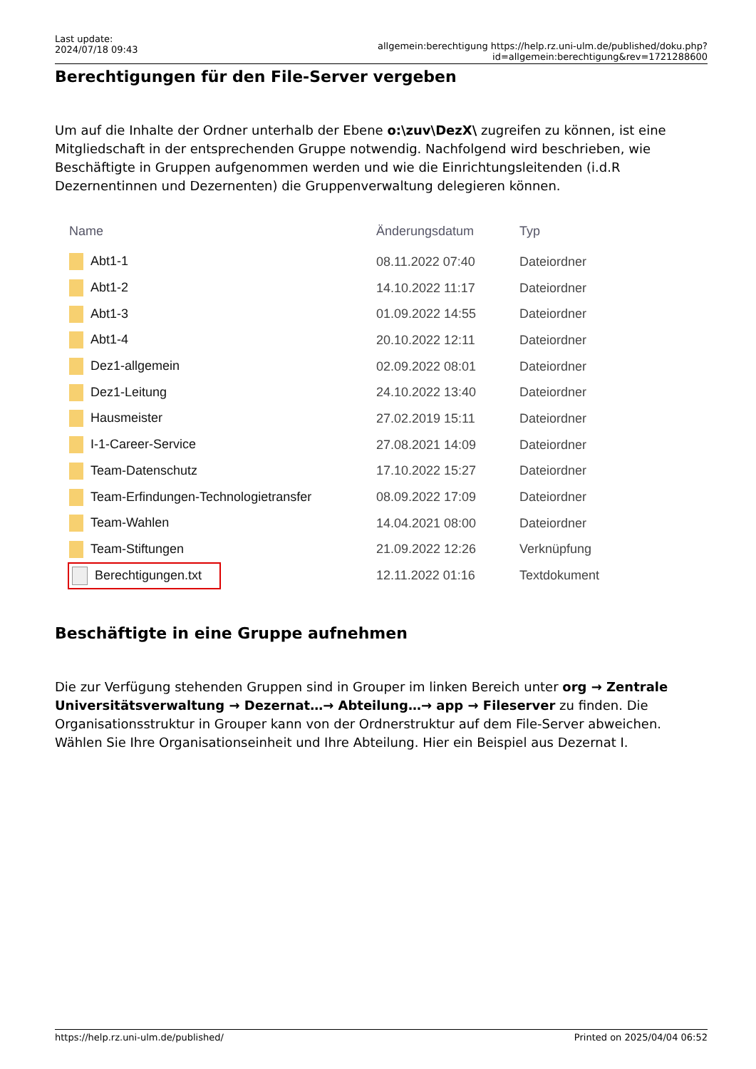Last update:
2024/07/18 09:43
allgemein:berechtigung https://help.rz.uni-ulm.de/published/doku.php?id=allgemein:berechtigung&rev=1721288600
Berechtigungen für den File-Server vergeben
Um auf die Inhalte der Ordner unterhalb der Ebene o:\zuv\DezX\ zugreifen zu können, ist eine Mitgliedschaft in der entsprechenden Gruppe notwendig. Nachfolgend wird beschrieben, wie Beschäftigte in Gruppen aufgenommen werden und wie die Einrichtungsleitenden (i.d.R Dezernentinnen und Dezernenten) die Gruppenverwaltung delegieren können.
| Name | Änderungsdatum | Typ |
| --- | --- | --- |
| Abt1-1 | 08.11.2022 07:40 | Dateiordner |
| Abt1-2 | 14.10.2022 11:17 | Dateiordner |
| Abt1-3 | 01.09.2022 14:55 | Dateiordner |
| Abt1-4 | 20.10.2022 12:11 | Dateiordner |
| Dez1-allgemein | 02.09.2022 08:01 | Dateiordner |
| Dez1-Leitung | 24.10.2022 13:40 | Dateiordner |
| Hausmeister | 27.02.2019 15:11 | Dateiordner |
| I-1-Career-Service | 27.08.2021 14:09 | Dateiordner |
| Team-Datenschutz | 17.10.2022 15:27 | Dateiordner |
| Team-Erfindungen-Technologietransfer | 08.09.2022 17:09 | Dateiordner |
| Team-Wahlen | 14.04.2021 08:00 | Dateiordner |
| Team-Stiftungen | 21.09.2022 12:26 | Verknüpfung |
| Berechtigungen.txt | 12.11.2022 01:16 | Textdokument |
Beschäftigte in eine Gruppe aufnehmen
Die zur Verfügung stehenden Gruppen sind in Grouper im linken Bereich unter org → Zentrale Universitätsverwaltung → Dezernat…→ Abteilung…→ app → Fileserver zu finden. Die Organisationsstruktur in Grouper kann von der Ordnerstruktur auf dem File-Server abweichen. Wählen Sie Ihre Organisationseinheit und Ihre Abteilung. Hier ein Beispiel aus Dezernat I.
https://help.rz.uni-ulm.de/published/ Printed on 2025/04/04 06:52